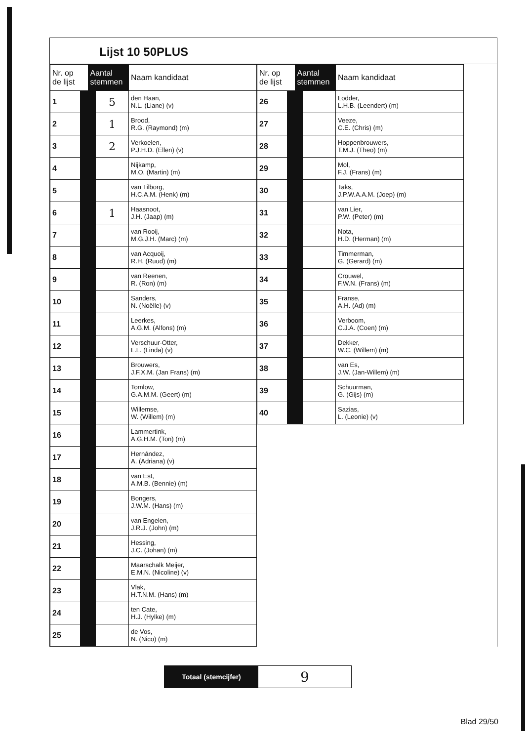Lijst 10 50PLUS
| Nr. op de lijst | Aantal stemmen | Naam kandidaat |
| --- | --- | --- |
| 1 | 5 | den Haan, N.L. (Liane) (v) |
| 2 | 1 | Brood, R.G. (Raymond) (m) |
| 3 | 2 | Verkoelen, P.J.H.D. (Ellen) (v) |
| 4 | | Nijkamp, M.O. (Martin) (m) |
| 5 | | van Tilborg, H.C.A.M. (Henk) (m) |
| 6 | 1 | Haasnoot, J.H. (Jaap) (m) |
| 7 | | van Rooij, M.G.J.H. (Marc) (m) |
| 8 | | van Acquoij, R.H. (Ruud) (m) |
| 9 | | van Reenen, R. (Ron) (m) |
| 10 | | Sanders, N. (Noëlle) (v) |
| 11 | | Leerkes, A.G.M. (Alfons) (m) |
| 12 | | Verschuur-Otter, L.L. (Linda) (v) |
| 13 | | Brouwers, J.F.X.M. (Jan Frans) (m) |
| 14 | | Tomlow, G.A.M.M. (Geert) (m) |
| 15 | | Willemse, W. (Willem) (m) |
| 16 | | Lammertink, A.G.H.M. (Ton) (m) |
| 17 | | Hernández, A. (Adriana) (v) |
| 18 | | van Est, A.M.B. (Bennie) (m) |
| 19 | | Bongers, J.W.M. (Hans) (m) |
| 20 | | van Engelen, J.R.J. (John) (m) |
| 21 | | Hessing, J.C. (Johan) (m) |
| 22 | | Maarschalk Meijer, E.M.N. (Nicoline) (v) |
| 23 | | Vlak, H.T.N.M. (Hans) (m) |
| 24 | | ten Cate, H.J. (Hylke) (m) |
| 25 | | de Vos, N. (Nico) (m) |
| Nr. op de lijst | Aantal stemmen | Naam kandidaat |
| --- | --- | --- |
| 26 | | Lodder, L.H.B. (Leendert) (m) |
| 27 | | Veeze, C.E. (Chris) (m) |
| 28 | | Hoppenbrouwers, T.M.J. (Theo) (m) |
| 29 | | Mol, F.J. (Frans) (m) |
| 30 | | Taks, J.P.W.A.A.M. (Joep) (m) |
| 31 | | van Lier, P.W. (Peter) (m) |
| 32 | | Nota, H.D. (Herman) (m) |
| 33 | | Timmerman, G. (Gerard) (m) |
| 34 | | Crouwel, F.W.N. (Frans) (m) |
| 35 | | Franse, A.H. (Ad) (m) |
| 36 | | Verboom, C.J.A. (Coen) (m) |
| 37 | | Dekker, W.C. (Willem) (m) |
| 38 | | van Es, J.W. (Jan-Willem) (m) |
| 39 | | Schuurman, G. (Gijs) (m) |
| 40 | | Sazias, L. (Leonie) (v) |
Totaal (stemcijfer)
9
Blad 29/50